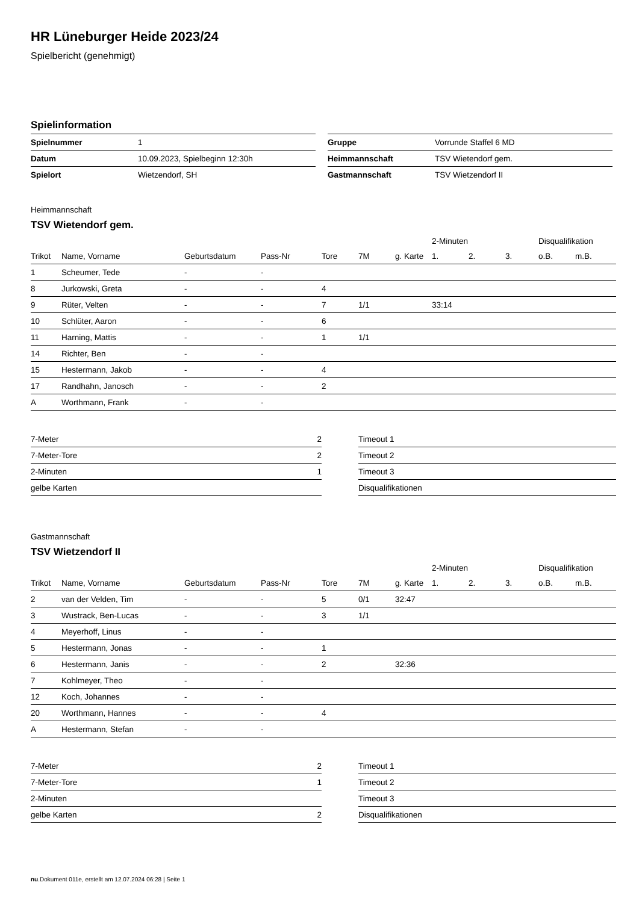HR Lüneburger Heide 2023/24
Spielbericht (genehmigt)
Spielinformation
| Spielnummer | 1 |
| Datum | 10.09.2023, Spielbeginn 12:30h |
| Spielort | Wietzendorf, SH |
| Gruppe | Vorrunde Staffel 6 MD |
| Heimmannschaft | TSV Wietendorf gem. |
| Gastmannschaft | TSV Wietzendorf II |
Heimmannschaft
TSV Wietendorf gem.
| | | | | | | | 2-Minuten | | | Disqualifikation | |
| --- | --- | --- | --- | --- | --- | --- | --- | --- | --- | --- | --- |
| Trikot | Name, Vorname | Geburtsdatum | Pass-Nr | Tore | 7M | g. Karte | 1. | 2. | 3. | o.B. | m.B. |
| 1 | Scheumer, Tede | - | - | | | | | | | | |
| 8 | Jurkowski, Greta | - | - | 4 | | | | | | | |
| 9 | Rüter, Velten | - | - | 7 | 1/1 | | 33:14 | | | | |
| 10 | Schlüter, Aaron | - | - | 6 | | | | | | | |
| 11 | Harning, Mattis | - | - | 1 | 1/1 | | | | | | |
| 14 | Richter, Ben | - | - | | | | | | | | |
| 15 | Hestermann, Jakob | - | - | 4 | | | | | | | |
| 17 | Randhahn, Janosch | - | - | 2 | | | | | | | |
| A | Worthmann, Frank | - | - | | | | | | | | |
| 7-Meter | 2 |
| 7-Meter-Tore | 2 |
| 2-Minuten | 1 |
| gelbe Karten | |
| Timeout 1 |
| Timeout 2 |
| Timeout 3 |
| Disqualifikationen |
Gastmannschaft
TSV Wietzendorf II
| | | | | | | | 2-Minuten | | | Disqualifikation | |
| --- | --- | --- | --- | --- | --- | --- | --- | --- | --- | --- | --- |
| Trikot | Name, Vorname | Geburtsdatum | Pass-Nr | Tore | 7M | g. Karte | 1. | 2. | 3. | o.B. | m.B. |
| 2 | van der Velden, Tim | - | - | 5 | 0/1 | 32:47 | | | | | |
| 3 | Wustrack, Ben-Lucas | - | - | 3 | 1/1 | | | | | | |
| 4 | Meyerhoff, Linus | - | - | | | | | | | | |
| 5 | Hestermann, Jonas | - | - | 1 | | | | | | | |
| 6 | Hestermann, Janis | - | - | 2 | | 32:36 | | | | | |
| 7 | Kohlmeyer, Theo | - | - | | | | | | | | |
| 12 | Koch, Johannes | - | - | | | | | | | | |
| 20 | Worthmann, Hannes | - | - | 4 | | | | | | | |
| A | Hestermann, Stefan | - | - | | | | | | | | |
| 7-Meter | 2 |
| 7-Meter-Tore | 1 |
| 2-Minuten | |
| gelbe Karten | 2 |
| Timeout 1 |
| Timeout 2 |
| Timeout 3 |
| Disqualifikationen |
nu.Dokument 011e, erstellt am 12.07.2024 06:28 | Seite 1